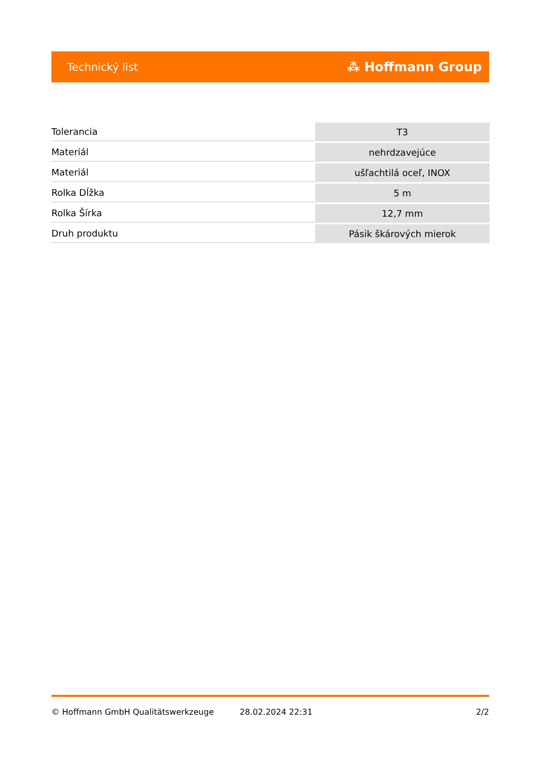Technický list ⁂ Hoffmann Group
| Tolerancia | T3 |
| Materiál | nehrdzavejúce |
| Materiál | ušľachtilá oceľ, INOX |
| Rolka Dĺžka | 5 m |
| Rolka Šírka | 12,7 mm |
| Druh produktu | Pásik škárových mierok |
© Hoffmann GmbH Qualitätswerkzeuge 28.02.2024 22:31 2/2